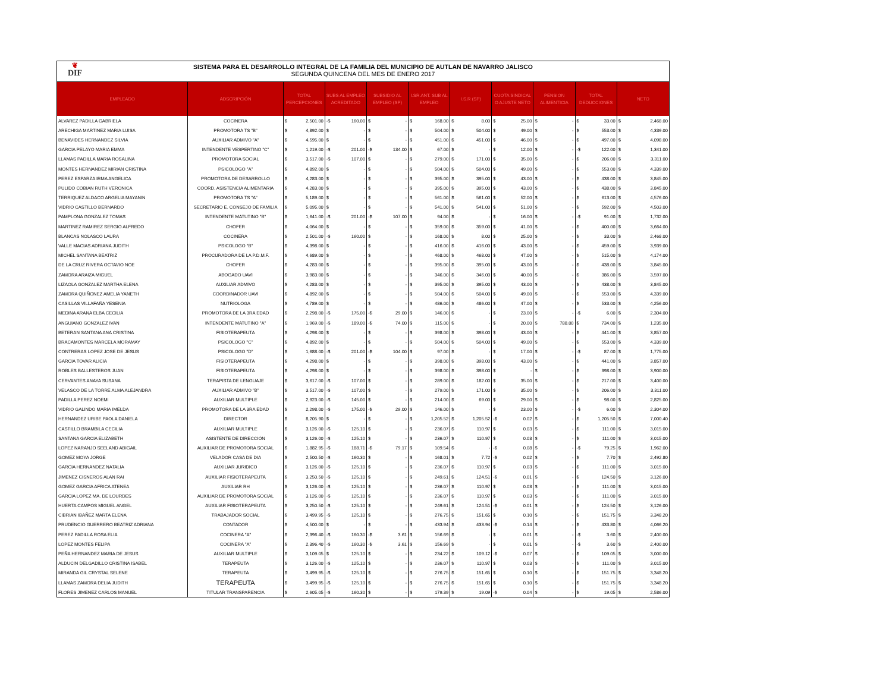❦
DIF
SISTEMA PARA EL DESARROLLO INTEGRAL DE LA FAMILIA DEL MUNICIPIO DE AUTLAN DE NAVARRO JALISCO
SEGUNDA QUINCENA DEL MES DE ENERO 2017
| EMPLEADO | ADSCRIPCIÓN | TOTAL PERCEPCIONES | SUBS AL EMPLEO ACREDITADO | SUBSIDIO AL EMPLEO (SP) | I.SR.ANT. SUB AL EMPLEO | I.S.R (SP) | CUOTA SINDICAL O AJUSTE NETO | PENSION ALIMENTICIA | TOTAL DEDUCCIONES | NETO |
| --- | --- | --- | --- | --- | --- | --- | --- | --- | --- | --- |
| ALVAREZ PADILLA GABRIELA | COCINERA | $ 2,501.00 | -$ 160.00 | $ - | $ 168.00 | $ 8.00 | $ 25.00 | $ - | $ 33.00 | $ 2,468.00 |
| ARECHIGA MARTINEZ MARIA LUISA | PROMOTORA TS "B" | $ 4,892.00 | $ - | $ - | $ 504.00 | $ 504.00 | $ 49.00 | $ - | $ 553.00 | $ 4,339.00 |
| BENAVIDES HERNANDEZ SILVIA | AUXILIAR ADMIVO "A" | $ 4,595.00 | $ - | $ - | $ 451.00 | $ 451.00 | $ 46.00 | $ - | $ 497.00 | $ 4,098.00 |
| GARCIA PELAYO MARIA EMMA | INTENDENTE VESPERTINO "C" | $ 1,219.00 | -$ 201.00 | -$ 134.00 | $ 67.00 | $ - | $ 12.00 | $ - | -$ 122.00 | $ 1,341.00 |
| LLAMAS PADILLA MARIA ROSALINA | PROMOTORA SOCIAL | $ 3,517.00 | -$ 107.00 | $ - | $ 279.00 | $ 171.00 | $ 35.00 | $ - | $ 206.00 | $ 3,311.00 |
| MONTES HERNANDEZ MIRIAN CRISTINA | PSICOLOGO "A" | $ 4,892.00 | $ - | $ - | $ 504.00 | $ 504.00 | $ 49.00 | $ - | $ 553.00 | $ 4,339.00 |
| PEREZ ESPARZA IRMA ANGELICA | PROMOTORA DE DESARROLLO | $ 4,283.00 | $ - | $ - | $ 395.00 | $ 395.00 | $ 43.00 | $ - | $ 438.00 | $ 3,845.00 |
| PULIDO COBIAN RUTH VERONICA | COORD. ASISTENCIA ALIMENTARIA | $ 4,283.00 | $ - | $ - | $ 395.00 | $ 395.00 | $ 43.00 | $ - | $ 438.00 | $ 3,845.00 |
| TERRIQUEZ ALDACO ARGELIA MAYANIN | PROMOTORA TS "A" | $ 5,189.00 | $ - | $ - | $ 561.00 | $ 561.00 | $ 52.00 | $ - | $ 613.00 | $ 4,576.00 |
| VIDRIO CASTILLO BERNARDO | SECRETARIO E. CONSEJO DE FAMILIA | $ 5,095.00 | $ - | $ - | $ 541.00 | $ 541.00 | $ 51.00 | $ - | $ 592.00 | $ 4,503.00 |
| PAMPLONA GONZALEZ TOMAS | INTENDENTE MATUTINO "B" | $ 1,641.00 | -$ 201.00 | -$ 107.00 | $ 94.00 | $ - | $ 16.00 | $ - | -$ 91.00 | $ 1,732.00 |
| MARTINEZ RAMIREZ SERGIO ALFREDO | CHOFER | $ 4,064.00 | $ - | $ - | $ 359.00 | $ 359.00 | $ 41.00 | $ - | $ 400.00 | $ 3,664.00 |
| BLANCAS NOLASCO LAURA | COCINERA | $ 2,501.00 | -$ 160.00 | $ - | $ 168.00 | $ 8.00 | $ 25.00 | $ - | $ 33.00 | $ 2,468.00 |
| VALLE MACIAS ADRIANA JUDITH | PSICOLOGO "B" | $ 4,398.00 | $ - | $ - | $ 416.00 | $ 416.00 | $ 43.00 | $ - | $ 459.00 | $ 3,939.00 |
| MICHEL SANTANA BEATRIZ | PROCURADORA DE LA P.D.M.F. | $ 4,689.00 | $ - | $ - | $ 468.00 | $ 468.00 | $ 47.00 | $ - | $ 515.00 | $ 4,174.00 |
| DE LA CRUZ RIVERA OCTAVIO NOE | CHOFER | $ 4,283.00 | $ - | $ - | $ 395.00 | $ 395.00 | $ 43.00 | $ - | $ 438.00 | $ 3,845.00 |
| ZAMORA ARAIZA MIGUEL | ABOGADO UAVI | $ 3,983.00 | $ - | $ - | $ 346.00 | $ 346.00 | $ 40.00 | $ - | $ 386.00 | $ 3,597.00 |
| LIZAOLA GONZALEZ MARTHA ELENA | AUXILIAR ADMIVO | $ 4,283.00 | $ - | $ - | $ 395.00 | $ 395.00 | $ 43.00 | $ - | $ 438.00 | $ 3,845.00 |
| ZAMORA QUIÑONEZ AMELIA YANETH | COORDINADOR UAVI | $ 4,892.00 | $ - | $ - | $ 504.00 | $ 504.00 | $ 49.00 | $ - | $ 553.00 | $ 4,339.00 |
| CASILLAS VILLAFAÑA YESENIA | NUTRIOLOGA | $ 4,789.00 | $ - | $ - | $ 486.00 | $ 486.00 | $ 47.00 | $ - | $ 533.00 | $ 4,256.00 |
| MEDINA ARANA ELBA CECILIA | PROMOTORA DE LA 3RA EDAD | $ 2,298.00 | -$ 175.00 | -$ 29.00 | $ 146.00 | $ - | $ 23.00 | $ - | -$ 6.00 | $ 2,304.00 |
| ANGUIANO GONZALEZ IVAN | INTENDENTE MATUTINO "A" | $ 1,969.00 | -$ 189.00 | -$ 74.00 | $ 115.00 | $ - | $ 20.00 | $ 788.00 | $ 734.00 | $ 1,235.00 |
| BETERAN SANTANA ANA CRISTINA | FISIOTERAPEUTA | $ 4,298.00 | $ - | $ - | $ 398.00 | $ 398.00 | $ 43.00 | $ - | $ 441.00 | $ 3,857.00 |
| BRACAMONTES MARCELA MORAMAY | PSICOLOGO "C" | $ 4,892.00 | $ - | $ - | $ 504.00 | $ 504.00 | $ 49.00 | $ - | $ 553.00 | $ 4,339.00 |
| CONTRERAS LOPEZ JOSE DE JESUS | PSICOLOGO "D" | $ 1,688.00 | -$ 201.00 | -$ 104.00 | $ 97.00 | $ - | $ 17.00 | $ - | -$ 87.00 | $ 1,775.00 |
| GARCIA TOVAR ALICIA | FISIOTERAPEUTA | $ 4,298.00 | $ - | $ - | $ 398.00 | $ 398.00 | $ 43.00 | $ - | $ 441.00 | $ 3,857.00 |
| ROBLES BALLESTEROS JUAN | FISIOTERAPEUTA | $ 4,298.00 | $ - | $ - | $ 398.00 | $ 398.00 | $ - | $ - | $ 398.00 | $ 3,900.00 |
| CERVANTES ANAYA SUSANA | TERAPISTA DE LENGUAJE | $ 3,617.00 | -$ 107.00 | $ - | $ 289.00 | $ 182.00 | $ 35.00 | $ - | $ 217.00 | $ 3,400.00 |
| VELASCO DE LA TORRE ALMA ALEJANDRA | AUXILIAR ADMIVO "B" | $ 3,517.00 | -$ 107.00 | $ - | $ 279.00 | $ 171.00 | $ 35.00 | $ - | $ 206.00 | $ 3,311.00 |
| PADILLA PEREZ NOEMI | AUXILIAR MULTIPLE | $ 2,923.00 | -$ 145.00 | $ - | $ 214.00 | $ 69.00 | $ 29.00 | $ - | $ 98.00 | $ 2,825.00 |
| VIDRIO GALINDO MARIA IMELDA | PROMOTORA DE LA 3RA EDAD | $ 2,298.00 | -$ 175.00 | -$ 29.00 | $ 146.00 | $ - | $ 23.00 | $ - | -$ 6.00 | $ 2,304.00 |
| HERNANDEZ URIBE PAOLA DANIELA | DIRECTOR | $ 8,205.90 | $ - | $ - | $ 1,205.52 | $ 1,205.52 | -$ 0.02 | $ - | $ 1,205.50 | $ 7,000.40 |
| CASTILLO BRAMBILA CECILIA | AUXILIAR MULTIPLE | $ 3,126.00 | -$ 125.10 | $ - | $ 236.07 | $ 110.97 | $ 0.03 | $ - | $ 111.00 | $ 3,015.00 |
| SANTANA GARCIA ELIZABETH | ASISTENTE DE DIRECCIÓN | $ 3,126.00 | -$ 125.10 | $ - | $ 236.07 | $ 110.97 | $ 0.03 | $ - | $ 111.00 | $ 3,015.00 |
| LOPEZ NARANJO SEELAND ABIGAIL | AUXILIAR DE PROMOTORA SOCIAL | $ 1,882.95 | -$ 188.71 | -$ 79.17 | $ 109.54 | $ - | -$ 0.08 | $ - | -$ 79.25 | $ 1,962.00 |
| GOMEZ MOYA JORGE | VELADOR CASA DE DIA | $ 2,500.50 | -$ 160.30 | $ - | $ 168.01 | $ 7.72 | -$ 0.02 | $ - | $ 7.70 | $ 2,492.80 |
| GARCIA HERNANDEZ NATALIA | AUXILIAR JURIDICO | $ 3,126.00 | -$ 125.10 | $ - | $ 236.07 | $ 110.97 | $ 0.03 | $ - | $ 111.00 | $ 3,015.00 |
| JIMENEZ CISNEROS ALAN RAI | AUXILIAR FISIOTERAPEUTA | $ 3,250.50 | -$ 125.10 | $ - | $ 249.61 | $ 124.51 | -$ 0.01 | $ - | $ 124.50 | $ 3,126.00 |
| GOMEZ GARCIA AFRICA ATENEA | AUXILIAR RH | $ 3,126.00 | -$ 125.10 | $ - | $ 236.07 | $ 110.97 | $ 0.03 | $ - | $ 111.00 | $ 3,015.00 |
| GARCIA LOPEZ MA. DE LOURDES | AUXILIAR DE PROMOTORA SOCIAL | $ 3,126.00 | -$ 125.10 | $ - | $ 236.07 | $ 110.97 | $ 0.03 | $ - | $ 111.00 | $ 3,015.00 |
| HUERTA CAMPOS MIGUEL ANGEL | AUXILIAR FISIOTERAPEUTA | $ 3,250.50 | -$ 125.10 | $ - | $ 249.61 | $ 124.51 | -$ 0.01 | $ - | $ 124.50 | $ 3,126.00 |
| CIBRIAN IBAÑEZ MARTA ELENA | TRABAJADOR SOCIAL | $ 3,499.95 | -$ 125.10 | $ - | $ 276.75 | $ 151.65 | $ 0.10 | $ - | $ 151.75 | $ 3,348.20 |
| PRUDENCIO GUERRERO BEATRIZ ADRIANA | CONTADOR | $ 4,500.00 | $ - | $ - | $ 433.94 | $ 433.94 | -$ 0.14 | $ - | $ 433.80 | $ 4,066.20 |
| PEREZ PADILLA ROSA ELIA | COCINERA "A" | $ 2,396.40 | -$ 160.30 | -$ 3.61 | $ 156.69 | $ - | $ 0.01 | $ - | -$ 3.60 | $ 2,400.00 |
| LOPEZ MONTES FELIPA | COCINERA "A" | $ 2,396.40 | -$ 160.30 | -$ 3.61 | $ 156.69 | $ - | $ 0.01 | $ - | -$ 3.60 | $ 2,400.00 |
| PEÑA HERNANDEZ MARIA DE JESUS | AUXILIAR MULTIPLE | $ 3,109.05 | $ 125.10 | $ - | $ 234.22 | $ 109.12 | -$ 0.07 | $ - | $ 109.05 | $ 3,000.00 |
| ALDUCIN DELGADILLO CRISTINA ISABEL | TERAPEUTA | $ 3,126.00 | -$ 125.10 | $ - | $ 236.07 | $ 110.97 | $ 0.03 | $ - | $ 111.00 | $ 3,015.00 |
| MIRANDA GIL CRYSTAL SELENE | TERAPEUTA | $ 3,499.95 | -$ 125.10 | $ - | $ 276.75 | $ 151.65 | $ 0.10 | $ - | $ 151.75 | $ 3,348.20 |
| LLAMAS ZAMORA DELIA JUDITH | TERAPEUTA | $ 3,499.95 | -$ 125.10 | $ - | $ 276.75 | $ 151.65 | $ 0.10 | $ - | $ 151.75 | $ 3,348.20 |
| FLORES JIMENEZ CARLOS MANUEL | TITULAR TRANSPARENCIA | $ 2,605.05 | -$ 160.30 | $ - | $ 179.39 | $ 19.09 | -$ 0.04 | $ - | $ 19.05 | $ 2,586.00 |